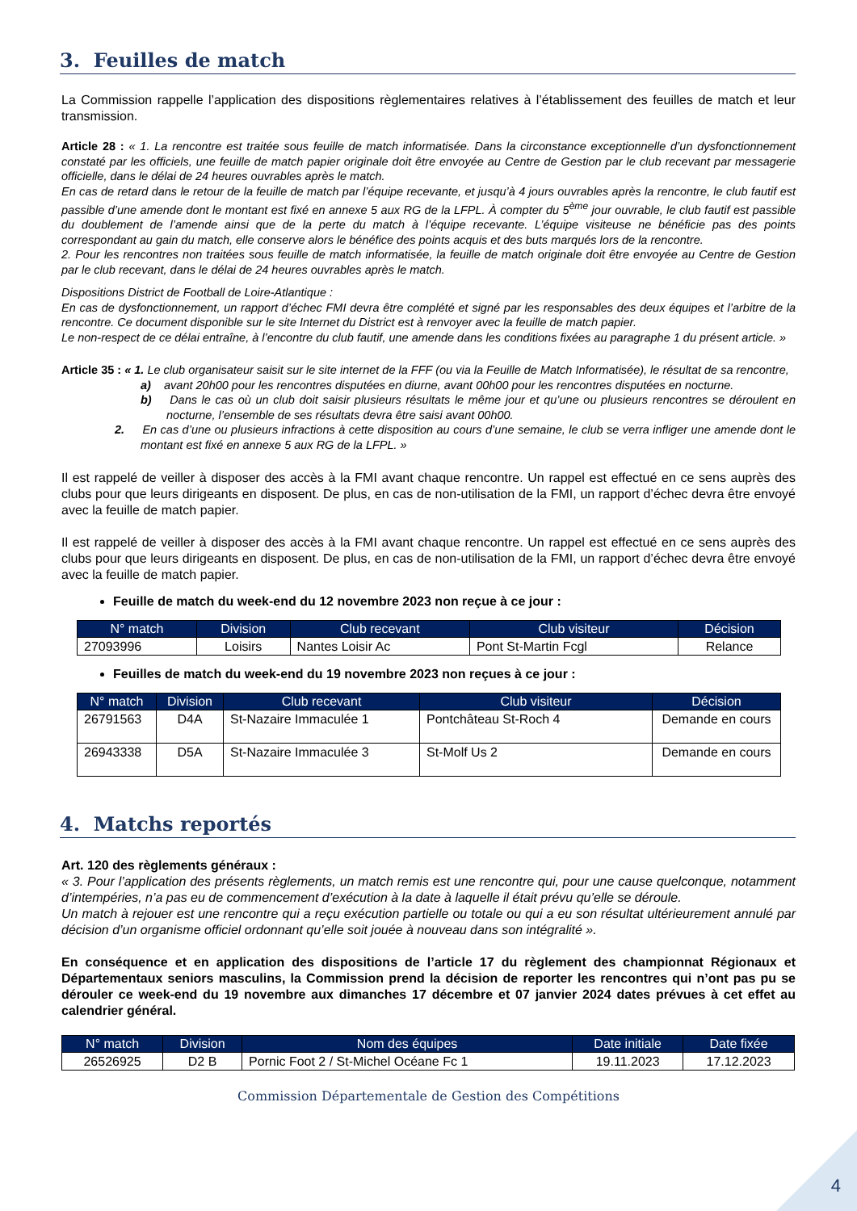3. Feuilles de match
La Commission rappelle l’application des dispositions règlementaires relatives à l’établissement des feuilles de match et leur transmission.
Article 28 : « 1. La rencontre est traitée sous feuille de match informatisée. Dans la circonstance exceptionnelle d’un dysfonctionnement constaté par les officiels, une feuille de match papier originale doit être envoyée au Centre de Gestion par le club recevant par messagerie officielle, dans le délai de 24 heures ouvrables après le match.
En cas de retard dans le retour de la feuille de match par l’équipe recevante, et jusqu’à 4 jours ouvrables après la rencontre, le club fautif est passible d’une amende dont le montant est fixé en annexe 5 aux RG de la LFPL. À compter du 5<sup>ème</sup> jour ouvrable, le club fautif est passible du doublement de l’amende ainsi que de la perte du match à l’équipe recevante. L’équipe visiteuse ne bénéficie pas des points correspondant au gain du match, elle conserve alors le bénéfice des points acquis et des buts marqués lors de la rencontre.
2. Pour les rencontres non traitées sous feuille de match informatisée, la feuille de match originale doit être envoyée au Centre de Gestion par le club recevant, dans le délai de 24 heures ouvrables après le match.
Dispositions District de Football de Loire-Atlantique :
En cas de dysfonctionnement, un rapport d’échec FMI devra être complété et signé par les responsables des deux équipes et l’arbitre de la rencontre. Ce document disponible sur le site Internet du District est à renvoyer avec la feuille de match papier.
Le non-respect de ce délai entraîne, à l’encontre du club fautif, une amende dans les conditions fixées au paragraphe 1 du présent article. »
Article 35 : « 1. Le club organisateur saisit sur le site internet de la FFF (ou via la Feuille de Match Informatisée), le résultat de sa rencontre,
a) avant 20h00 pour les rencontres disputées en diurne, avant 00h00 pour les rencontres disputées en nocturne.
b) Dans le cas où un club doit saisir plusieurs résultats le même jour et qu’une ou plusieurs rencontres se déroulent en nocturne, l’ensemble de ses résultats devra être saisi avant 00h00.
2. En cas d’une ou plusieurs infractions à cette disposition au cours d’une semaine, le club se verra infliger une amende dont le montant est fixé en annexe 5 aux RG de la LFPL. »
Il est rappelé de veiller à disposer des accès à la FMI avant chaque rencontre. Un rappel est effectué en ce sens auprès des clubs pour que leurs dirigeants en disposent. De plus, en cas de non-utilisation de la FMI, un rapport d’échec devra être envoyé avec la feuille de match papier.
Il est rappelé de veiller à disposer des accès à la FMI avant chaque rencontre. Un rappel est effectué en ce sens auprès des clubs pour que leurs dirigeants en disposent. De plus, en cas de non-utilisation de la FMI, un rapport d’échec devra être envoyé avec la feuille de match papier.
Feuille de match du week-end du 12 novembre 2023 non reçue à ce jour :
| N° match | Division | Club recevant | Club visiteur | Décision |
| --- | --- | --- | --- | --- |
| 27093996 | Loisirs | Nantes Loisir Ac | Pont St-Martin Fcgl | Relance |
Feuilles de match du week-end du 19 novembre 2023 non reçues à ce jour :
| N° match | Division | Club recevant | Club visiteur | Décision |
| --- | --- | --- | --- | --- |
| 26791563 | D4A | St-Nazaire Immaculée 1 | Pontchâteau St-Roch 4 | Demande en cours |
| 26943338 | D5A | St-Nazaire Immaculée 3 | St-Molf Us 2 | Demande en cours |
4. Matchs reportés
Art. 120 des règlements généraux :
« 3. Pour l’application des présents règlements, un match remis est une rencontre qui, pour une cause quelconque, notamment d’intempéries, n’a pas eu de commencement d’exécution à la date à laquelle il était prévu qu’elle se déroule.
Un match à rejouer est une rencontre qui a reçu exécution partielle ou totale ou qui a eu son résultat ultérieurement annulé par décision d’un organisme officiel ordonnant qu’elle soit jouée à nouveau dans son intégralité ».
En conséquence et en application des dispositions de l’article 17 du règlement des championnat Régionaux et Départementaux seniors masculins, la Commission prend la décision de reporter les rencontres qui n’ont pas pu se dérouler ce week-end du 19 novembre aux dimanches 17 décembre et 07 janvier 2024 dates prévues à cet effet au calendrier général.
| N° match | Division | Nom des équipes | Date initiale | Date fixée |
| --- | --- | --- | --- | --- |
| 26526925 | D2 B | Pornic Foot 2 / St-Michel Océane Fc 1 | 19.11.2023 | 17.12.2023 |
Commission Départementale de Gestion des Compétitions
4